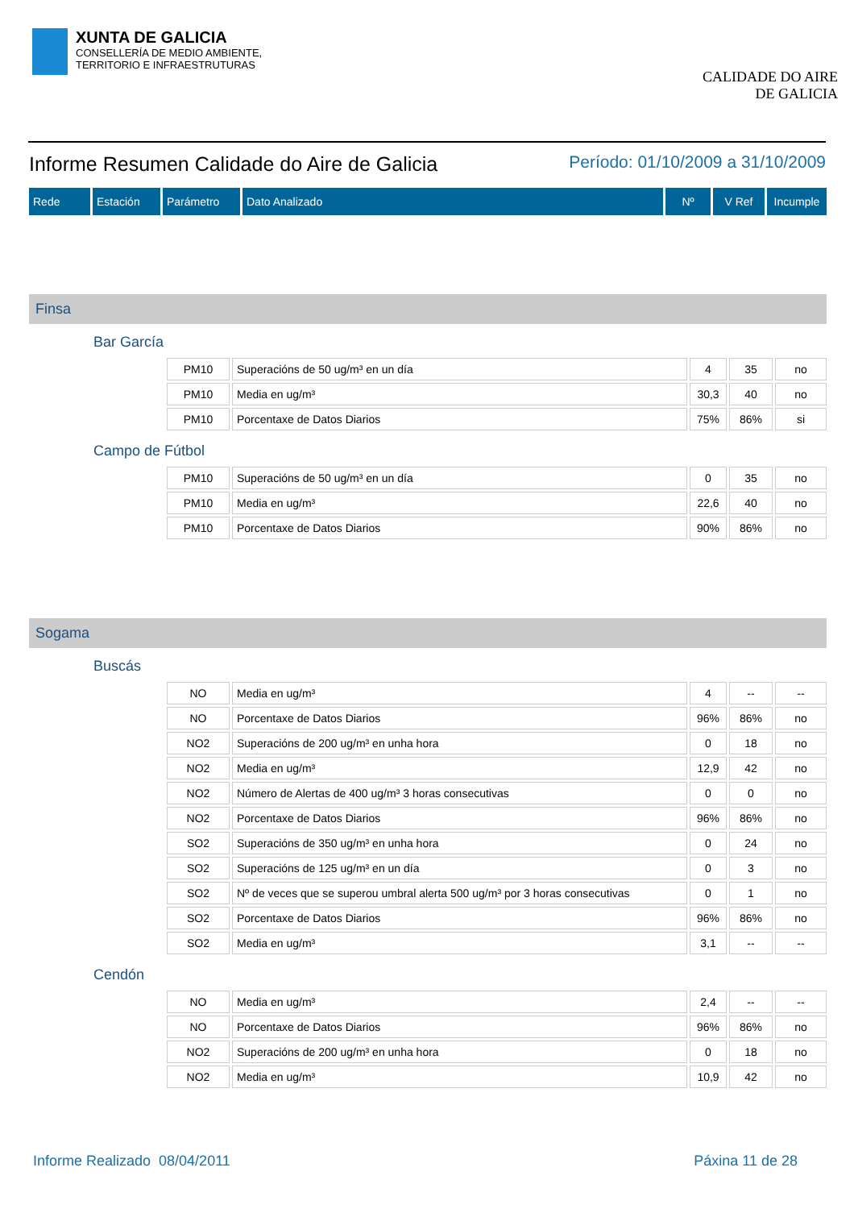XUNTA DE GALICIA
CONSELLERÍA DE MEDIO AMBIENTE,
TERRITORIO E INFRAESTRUTURAS
CALIDADE DO AIRE
DE GALICIA
Informe Resumen Calidade do Aire de Galicia Período: 01/10/2009 a 31/10/2009
| Rede | Estación | Parámetro | Dato Analizado | Nº | V Ref | Incumple |
| --- | --- | --- | --- | --- | --- | --- |
Finsa
Bar García
| PM10 | Superacións de 50 ug/m³ en un día | 4 | 35 | no |
| PM10 | Media en ug/m³ | 30,3 | 40 | no |
| PM10 | Porcentaxe de Datos Diarios | 75% | 86% | si |
Campo de Fútbol
| PM10 | Superacións de 50 ug/m³ en un día | 0 | 35 | no |
| PM10 | Media en ug/m³ | 22,6 | 40 | no |
| PM10 | Porcentaxe de Datos Diarios | 90% | 86% | no |
Sogama
Buscás
| NO | Media en ug/m³ | 4 | -- | -- |
| NO | Porcentaxe de Datos Diarios | 96% | 86% | no |
| NO2 | Superacións de 200 ug/m³ en unha hora | 0 | 18 | no |
| NO2 | Media en ug/m³ | 12,9 | 42 | no |
| NO2 | Número de Alertas de 400 ug/m³ 3 horas consecutivas | 0 | 0 | no |
| NO2 | Porcentaxe de Datos Diarios | 96% | 86% | no |
| SO2 | Superacións de 350 ug/m³ en unha hora | 0 | 24 | no |
| SO2 | Superacións de 125 ug/m³ en un día | 0 | 3 | no |
| SO2 | Nº de veces que se superou umbral alerta 500 ug/m³ por 3 horas consecutivas | 0 | 1 | no |
| SO2 | Porcentaxe de Datos Diarios | 96% | 86% | no |
| SO2 | Media en ug/m³ | 3,1 | -- | -- |
Cendón
| NO | Media en ug/m³ | 2,4 | -- | -- |
| NO | Porcentaxe de Datos Diarios | 96% | 86% | no |
| NO2 | Superacións de 200 ug/m³ en unha hora | 0 | 18 | no |
| NO2 | Media en ug/m³ | 10,9 | 42 | no |
Informe Realizado 08/04/2011 Páxina 11 de 28